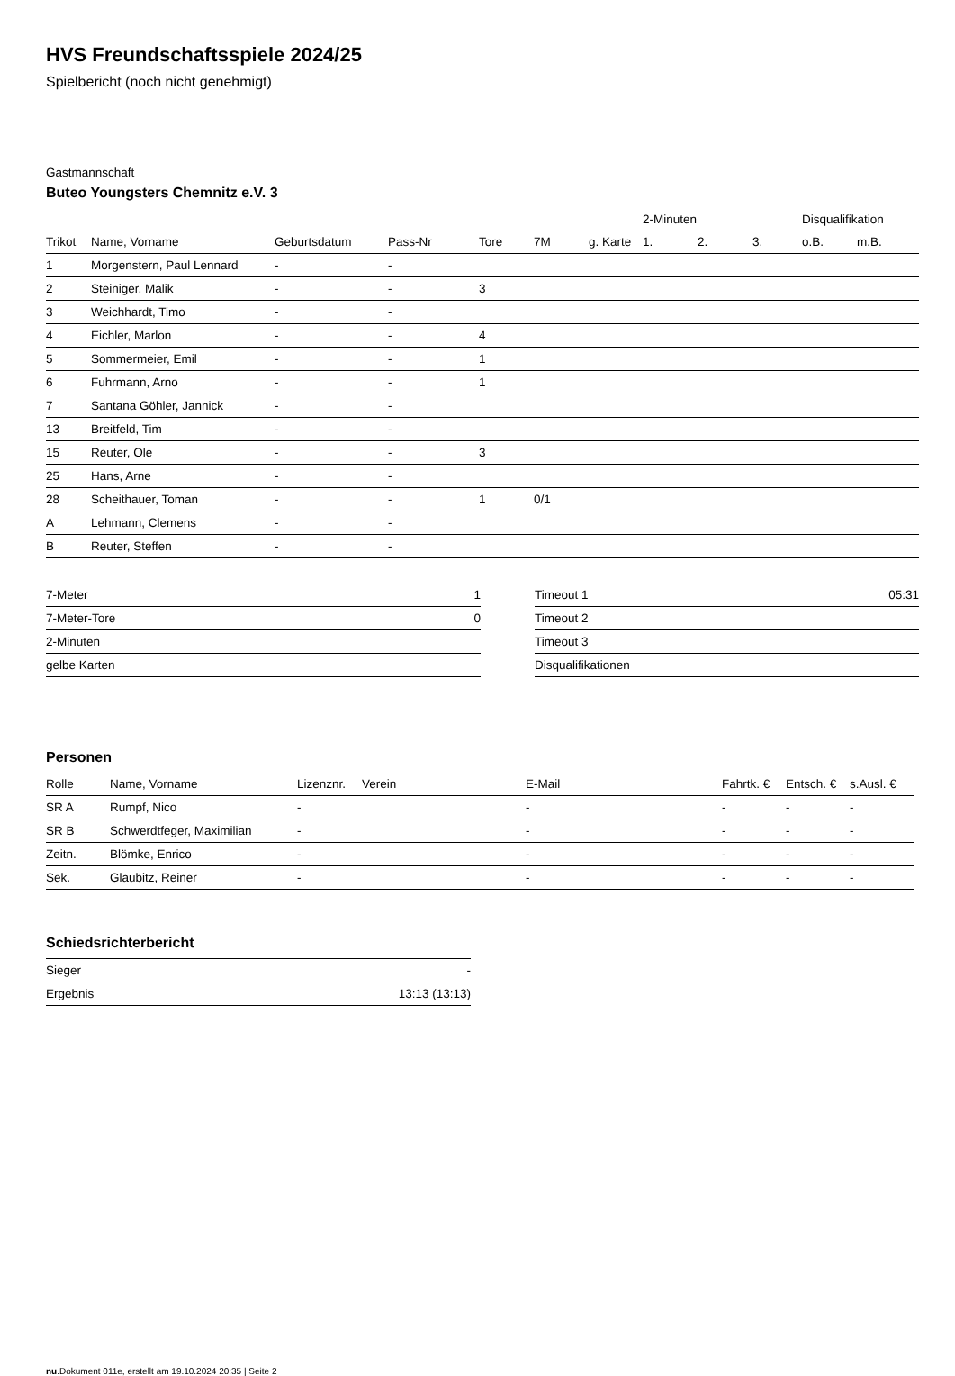HVS Freundschaftsspiele 2024/25
Spielbericht (noch nicht genehmigt)
Gastmannschaft
Buteo Youngsters Chemnitz e.V. 3
| | | | | | | | 2-Minuten | | | Disqualifikation | |
| --- | --- | --- | --- | --- | --- | --- | --- | --- | --- | --- | --- |
| Trikot | Name, Vorname | Geburtsdatum | Pass-Nr | Tore | 7M | g. Karte | 1. | 2. | 3. | o.B. | m.B. |
| 1 | Morgenstern, Paul Lennard | - | - | | | | | | | | |
| 2 | Steiniger, Malik | - | - | 3 | | | | | | | |
| 3 | Weichhardt, Timo | - | - | | | | | | | | |
| 4 | Eichler, Marlon | - | - | 4 | | | | | | | |
| 5 | Sommermeier, Emil | - | - | 1 | | | | | | | |
| 6 | Fuhrmann, Arno | - | - | 1 | | | | | | | |
| 7 | Santana Göhler, Jannick | - | - | | | | | | | | |
| 13 | Breitfeld, Tim | - | - | | | | | | | | |
| 15 | Reuter, Ole | - | - | 3 | | | | | | | |
| 25 | Hans, Arne | - | - | | | | | | | | |
| 28 | Scheithauer, Toman | - | - | 1 | 0/1 | | | | | | |
| A | Lehmann, Clemens | - | - | | | | | | | | |
| B | Reuter, Steffen | - | - | | | | | | | | |
| 7-Meter | 1 |
| 7-Meter-Tore | 0 |
| 2-Minuten | |
| gelbe Karten | |
| Timeout 1 | 05:31 |
| Timeout 2 | |
| Timeout 3 | |
| Disqualifikationen | |
Personen
| Rolle | Name, Vorname | Lizenznr. | Verein | E-Mail | Fahrtk. € | Entsch. € | s.Ausl. € |
| --- | --- | --- | --- | --- | --- | --- | --- |
| SR A | Rumpf, Nico | - | | - | - | - | - |
| SR B | Schwerdtfeger, Maximilian | - | | - | - | - | - |
| Zeitn. | Blömke, Enrico | - | | - | - | - | - |
| Sek. | Glaubitz, Reiner | - | | - | - | - | - |
Schiedsrichterbericht
| Sieger | - |
| Ergebnis | 13:13 (13:13) |
nu.Dokument 011e, erstellt am 19.10.2024 20:35 | Seite 2